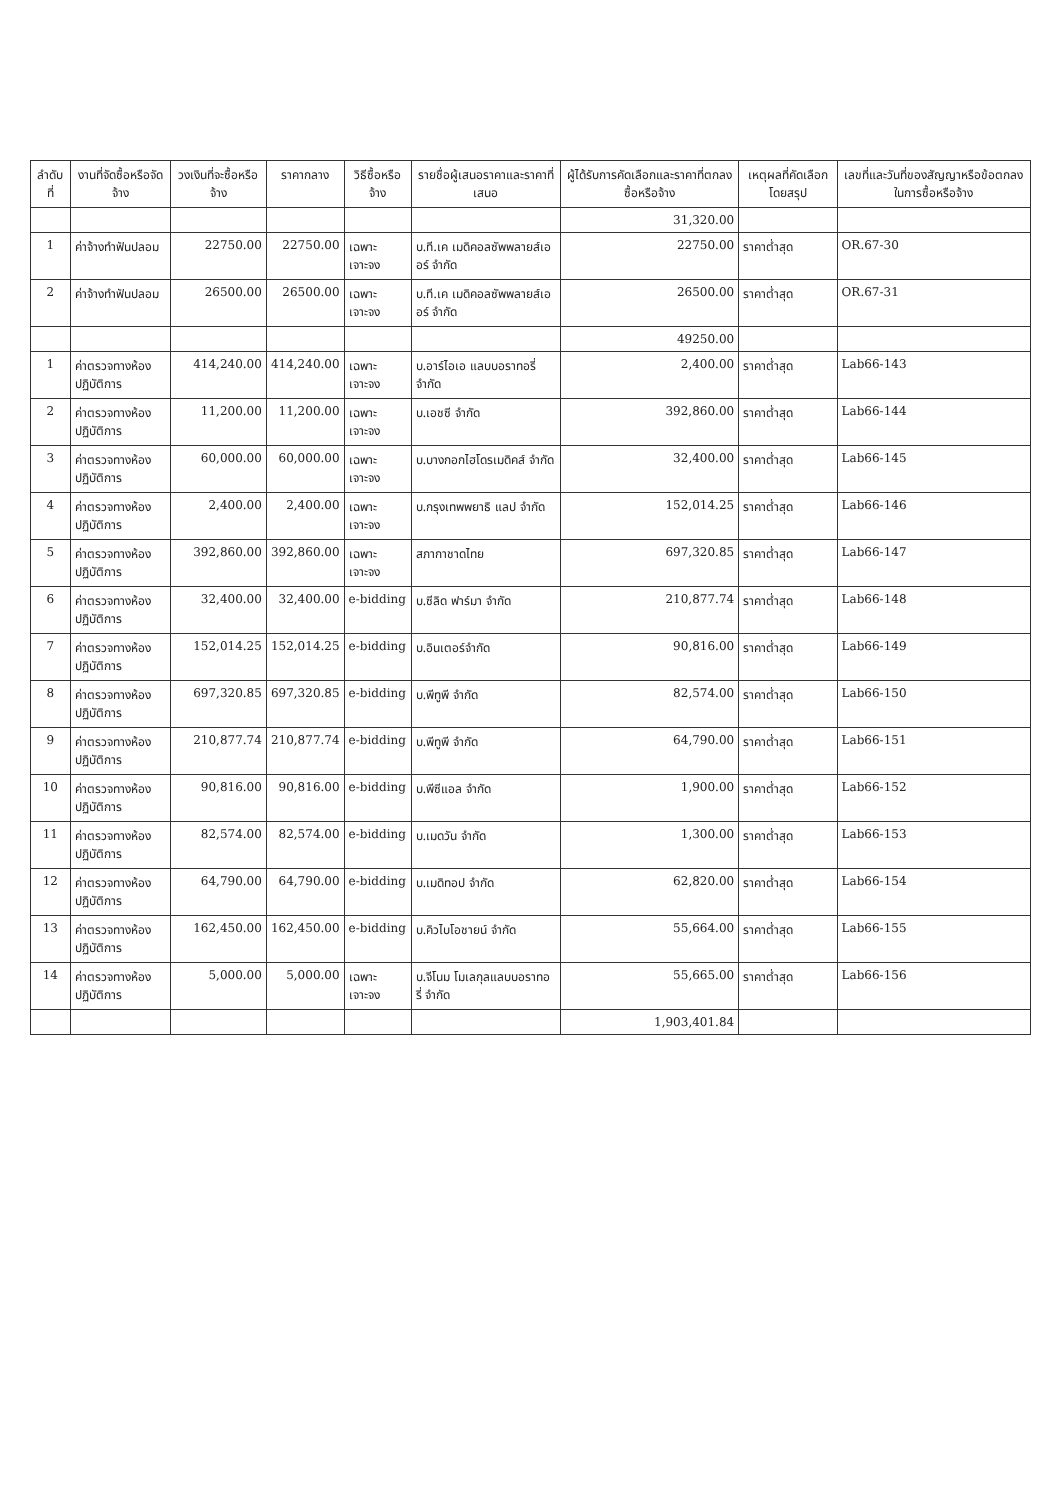| ลำดับที่ | งานที่จัดซื้อหรือจัดจ้าง | วงเงินที่จะซื้อหรือจ้าง | ราคากลาง | วิธีซื้อหรือจ้าง | รายชื่อผู้เสนอราคาและราคาที่เสนอ | ผู้ได้รับการคัดเลือกและราคาที่ตกลงซื้อหรือจ้าง | เหตุผลที่คัดเลือกโดยสรุป | เลขที่และวันที่ของสัญญาหรือข้อตกลงในการซื้อหรือจ้าง |
| --- | --- | --- | --- | --- | --- | --- | --- | --- |
| | | | | | | 31,320.00 | | |
| 1 | ค่าจ้างทำฟันปลอม | 22750.00 | 22750.00 | เฉพาะเจาะจง | บ.ที.เค เมดิคอลซัพพลายส์เออร์ จำกัด | 22750.00 | ราคาต่ำสุด | OR.67-30 |
| 2 | ค่าจ้างทำฟันปลอม | 26500.00 | 26500.00 | เฉพาะเจาะจง | บ.ที.เค เมดิคอลซัพพลายส์เออร์ จำกัด | 26500.00 | ราคาต่ำสุด | OR.67-31 |
| | | | | | | 49250.00 | | |
| 1 | ค่าตรวจทางห้องปฏิบัติการ | 414,240.00 | 414,240.00 | เฉพาะเจาะจง | บ.อาร์ไอเอ แลบบอราทอรี่ จำกัด | 2,400.00 | ราคาต่ำสุด | Lab66-143 |
| 2 | ค่าตรวจทางห้องปฏิบัติการ | 11,200.00 | 11,200.00 | เฉพาะเจาะจง | บ.เอชซี จำกัด | 392,860.00 | ราคาต่ำสุด | Lab66-144 |
| 3 | ค่าตรวจทางห้องปฏิบัติการ | 60,000.00 | 60,000.00 | เฉพาะเจาะจง | บ.บางกอกไฮโดรเมดิคส์ จำกัด | 32,400.00 | ราคาต่ำสุด | Lab66-145 |
| 4 | ค่าตรวจทางห้องปฏิบัติการ | 2,400.00 | 2,400.00 | เฉพาะเจาะจง | บ.กรุงเทพพยาธิ แลป จำกัด | 152,014.25 | ราคาต่ำสุด | Lab66-146 |
| 5 | ค่าตรวจทางห้องปฏิบัติการ | 392,860.00 | 392,860.00 | เฉพาะเจาะจง | สภากาชาดไทย | 697,320.85 | ราคาต่ำสุด | Lab66-147 |
| 6 | ค่าตรวจทางห้องปฏิบัติการ | 32,400.00 | 32,400.00 | e-bidding | บ.ซีลิด ฟาร์มา จำกัด | 210,877.74 | ราคาต่ำสุด | Lab66-148 |
| 7 | ค่าตรวจทางห้องปฏิบัติการ | 152,014.25 | 152,014.25 | e-bidding | บ.อินเตอร์จำกัด | 90,816.00 | ราคาต่ำสุด | Lab66-149 |
| 8 | ค่าตรวจทางห้องปฏิบัติการ | 697,320.85 | 697,320.85 | e-bidding | บ.พีทูพี จำกัด | 82,574.00 | ราคาต่ำสุด | Lab66-150 |
| 9 | ค่าตรวจทางห้องปฏิบัติการ | 210,877.74 | 210,877.74 | e-bidding | บ.พีทูพี จำกัด | 64,790.00 | ราคาต่ำสุด | Lab66-151 |
| 10 | ค่าตรวจทางห้องปฏิบัติการ | 90,816.00 | 90,816.00 | e-bidding | บ.พีซีแอล จำกัด | 1,900.00 | ราคาต่ำสุด | Lab66-152 |
| 11 | ค่าตรวจทางห้องปฏิบัติการ | 82,574.00 | 82,574.00 | e-bidding | บ.เมดวัน จำกัด | 1,300.00 | ราคาต่ำสุด | Lab66-153 |
| 12 | ค่าตรวจทางห้องปฏิบัติการ | 64,790.00 | 64,790.00 | e-bidding | บ.เมดิทอป จำกัด | 62,820.00 | ราคาต่ำสุด | Lab66-154 |
| 13 | ค่าตรวจทางห้องปฏิบัติการ | 162,450.00 | 162,450.00 | e-bidding | บ.คิวไบโอชายน์ จำกัด | 55,664.00 | ราคาต่ำสุด | Lab66-155 |
| 14 | ค่าตรวจทางห้องปฏิบัติการ | 5,000.00 | 5,000.00 | เฉพาะเจาะจง | บ.จีโนม โมเลกุลแลบบอราทอรี่ จำกัด | 55,665.00 | ราคาต่ำสุด | Lab66-156 |
| | | | | | | 1,903,401.84 | | |